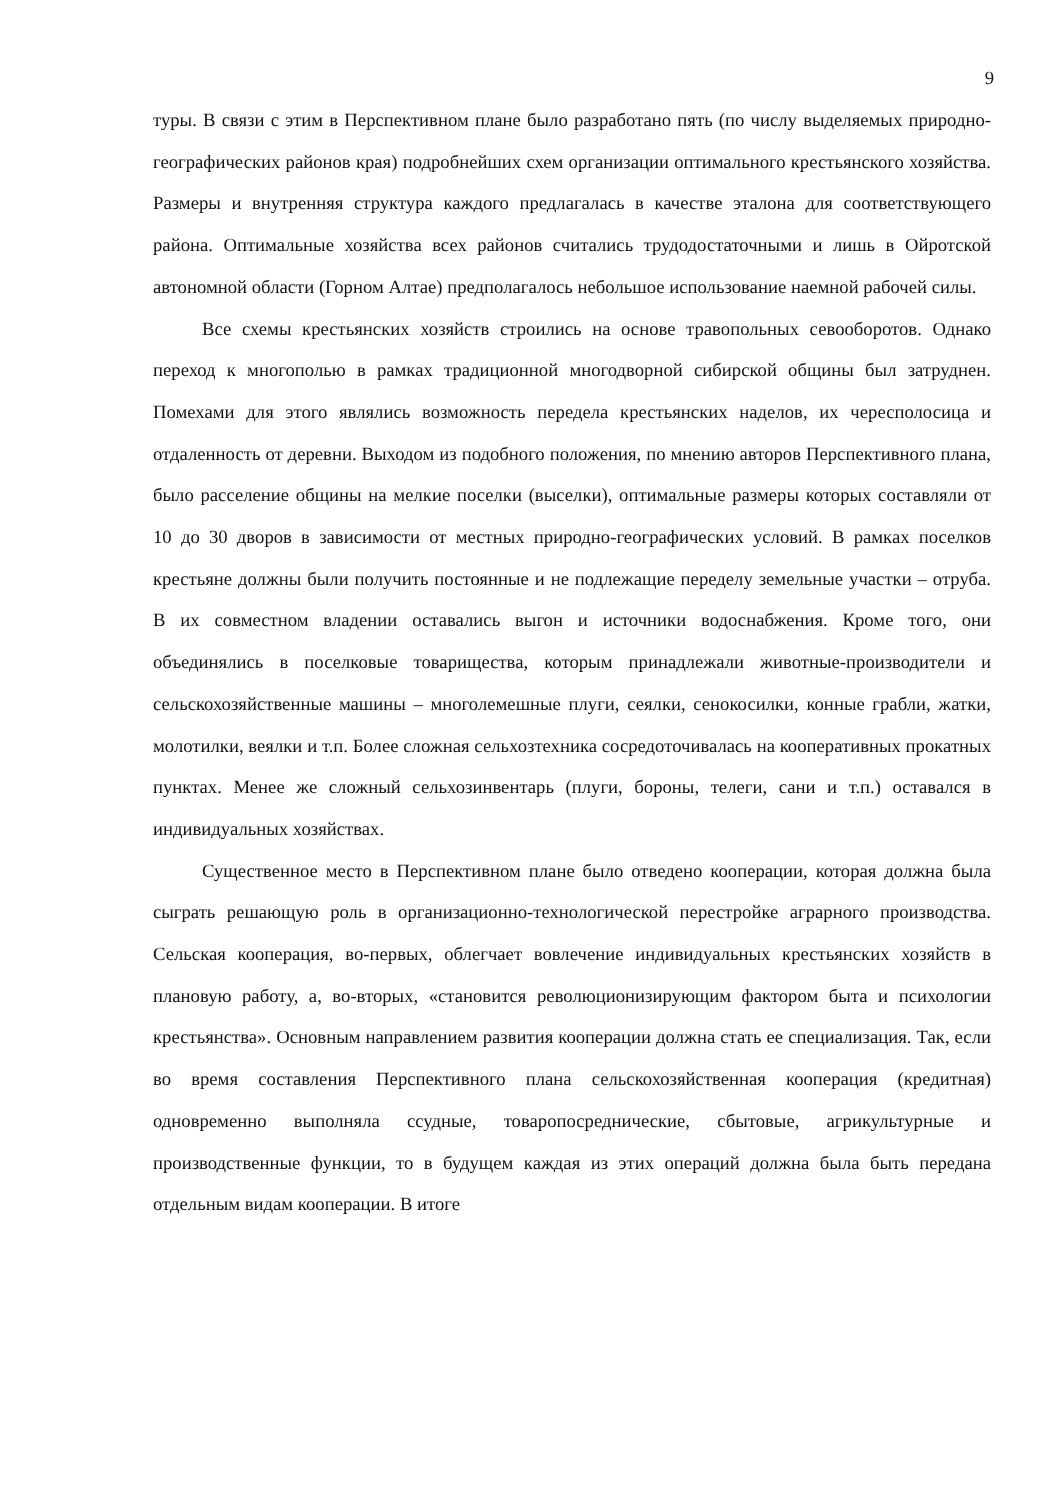9
туры. В связи с этим в Перспективном плане было разработано пять (по числу выделяемых природно-географических районов края) подробнейших схем организации оптимального крестьянского хозяйства. Размеры и внутренняя структура каждого предлагалась в качестве эталона для соответствующего района. Оптимальные хозяйства всех районов считались трудодостаточными и лишь в Ойротской автономной области (Горном Алтае) предполагалось небольшое использование наемной рабочей силы.
Все схемы крестьянских хозяйств строились на основе травопольных севооборотов. Однако переход к многополью в рамках традиционной многодворной сибирской общины был затруднен. Помехами для этого являлись возможность передела крестьянских наделов, их чересполосица и отдаленность от деревни. Выходом из подобного положения, по мнению авторов Перспективного плана, было расселение общины на мелкие поселки (выселки), оптимальные размеры которых составляли от 10 до 30 дворов в зависимости от местных природно-географических условий. В рамках поселков крестьяне должны были получить постоянные и не подлежащие переделу земельные участки – отруба. В их совместном владении оставались выгон и источники водоснабжения. Кроме того, они объединялись в поселковые товарищества, которым принадлежали животные-производители и сельскохозяйственные машины – многолемешные плуги, сеялки, сенокосилки, конные грабли, жатки, молотилки, веялки и т.п. Более сложная сельхозтехника сосредоточивалась на кооперативных прокатных пунктах. Менее же сложный сельхозинвентарь (плуги, бороны, телеги, сани и т.п.) оставался в индивидуальных хозяйствах.
Существенное место в Перспективном плане было отведено кооперации, которая должна была сыграть решающую роль в организационно-технологической перестройке аграрного производства. Сельская кооперация, во-первых, облегчает вовлечение индивидуальных крестьянских хозяйств в плановую работу, а, во-вторых, «становится революционизирующим фактором быта и психологии крестьянства». Основным направлением развития кооперации должна стать ее специализация. Так, если во время составления Перспективного плана сельскохозяйственная кооперация (кредитная) одновременно выполняла ссудные, товаропосреднические, сбытовые, агрикультурные и производственные функции, то в будущем каждая из этих операций должна была быть передана отдельным видам кооперации. В итоге